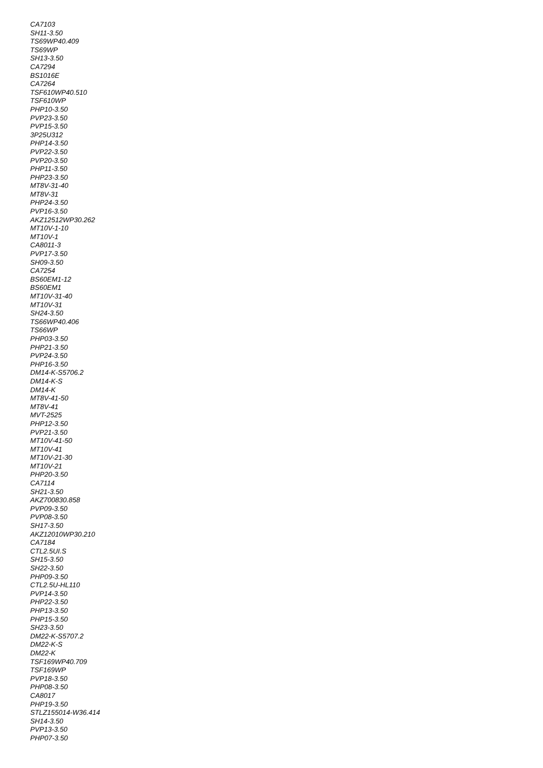CA7103
SH11-3.50
TS69WP40.409
TS69WP
SH13-3.50
CA7294
BS1016E
CA7264
TSF610WP40.510
TSF610WP
PHP10-3.50
PVP23-3.50
PVP15-3.50
3P25U312
PHP14-3.50
PVP22-3.50
PVP20-3.50
PHP11-3.50
PHP23-3.50
MT8V-31-40
MT8V-31
PHP24-3.50
PVP16-3.50
AKZ12512WP30.262
MT10V-1-10
MT10V-1
CA8011-3
PVP17-3.50
SH09-3.50
CA7254
BS60EM1-12
BS60EM1
MT10V-31-40
MT10V-31
SH24-3.50
TS66WP40.406
TS66WP
PHP03-3.50
PHP21-3.50
PVP24-3.50
PHP16-3.50
DM14-K-S5706.2
DM14-K-S
DM14-K
MT8V-41-50
MT8V-41
MVT-2525
PHP12-3.50
PVP21-3.50
MT10V-41-50
MT10V-41
MT10V-21-30
MT10V-21
PHP20-3.50
CA7114
SH21-3.50
AKZ700830.858
PVP09-3.50
PVP08-3.50
SH17-3.50
AKZ12010WP30.210
CA7184
CTL2.5UI.S
SH15-3.50
SH22-3.50
PHP09-3.50
CTL2.5U-HL110
PVP14-3.50
PHP22-3.50
PHP13-3.50
PHP15-3.50
SH23-3.50
DM22-K-S5707.2
DM22-K-S
DM22-K
TSF169WP40.709
TSF169WP
PVP18-3.50
PHP08-3.50
CA8017
PHP19-3.50
STLZ155014-W36.414
SH14-3.50
PVP13-3.50
PHP07-3.50